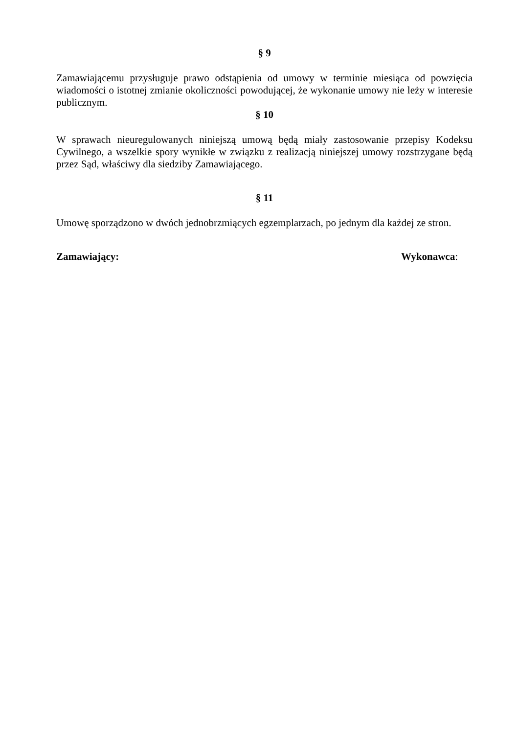§ 9
Zamawiającemu przysługuje prawo odstąpienia od umowy w terminie miesiąca od powzięcia wiadomości o istotnej zmianie okoliczności powodującej, że wykonanie umowy nie leży w interesie publicznym.
§ 10
W sprawach nieuregulowanych niniejszą umową będą miały zastosowanie przepisy Kodeksu Cywilnego, a wszelkie spory wynikłe w związku z realizacją niniejszej umowy rozstrzygane będą przez Sąd, właściwy dla siedziby Zamawiającego.
§ 11
Umowę sporządzono w dwóch jednobrzmiących egzemplarzach, po jednym dla każdej ze stron.
Zamawiający: Wykonawca: